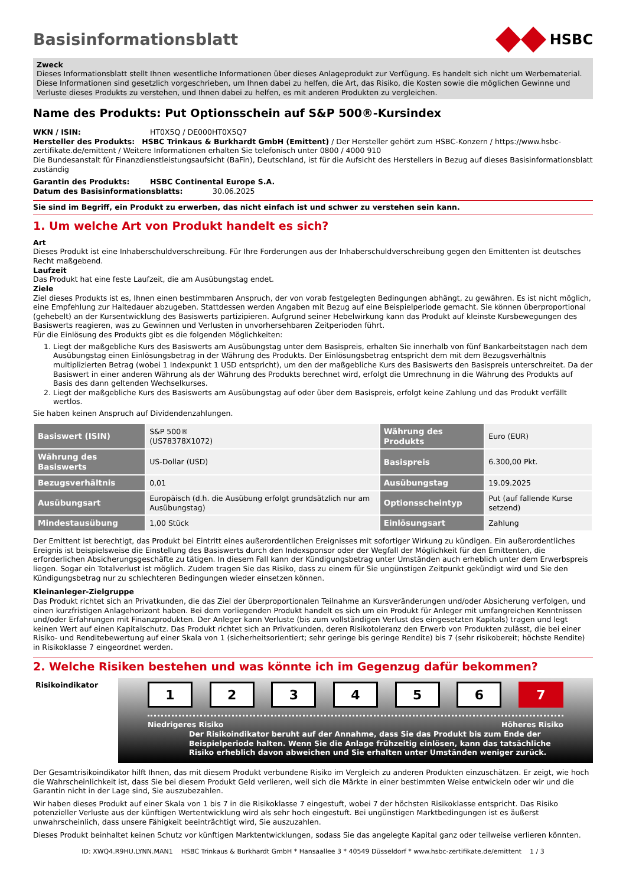Basisinformationsblatt
HSBC
Zweck
Dieses Informationsblatt stellt Ihnen wesentliche Informationen über dieses Anlageprodukt zur Verfügung. Es handelt sich nicht um Werbematerial. Diese Informationen sind gesetzlich vorgeschrieben, um Ihnen dabei zu helfen, die Art, das Risiko, die Kosten sowie die möglichen Gewinne und Verluste dieses Produkts zu verstehen, und Ihnen dabei zu helfen, es mit anderen Produkten zu vergleichen.
Name des Produkts: Put Optionsschein auf S&P 500®-Kursindex
WKN / ISIN: HT0X5Q / DE000HT0X5Q7
Hersteller des Produkts: HSBC Trinkaus & Burkhardt GmbH (Emittent) / Der Hersteller gehört zum HSBC-Konzern / https://www.hsbc-zertifikate.de/emittent / Weitere Informationen erhalten Sie telefonisch unter 0800 / 4000 910
Die Bundesanstalt für Finanzdienstleistungsaufsicht (BaFin), Deutschland, ist für die Aufsicht des Herstellers in Bezug auf dieses Basisinformationsblatt zuständig
Garantin des Produkts: HSBC Continental Europe S.A.
Datum des Basisinformationsblatts: 30.06.2025
Sie sind im Begriff, ein Produkt zu erwerben, das nicht einfach ist und schwer zu verstehen sein kann.
1. Um welche Art von Produkt handelt es sich?
Art
Dieses Produkt ist eine Inhaberschuldverschreibung. Für Ihre Forderungen aus der Inhaberschuldverschreibung gegen den Emittenten ist deutsches Recht maßgebend.
Laufzeit
Das Produkt hat eine feste Laufzeit, die am Ausübungstag endet.
Ziele
Ziel dieses Produkts ist es, Ihnen einen bestimmbaren Anspruch, der von vorab festgelegten Bedingungen abhängt, zu gewähren. Es ist nicht möglich, eine Empfehlung zur Haltedauer abzugeben. Stattdessen werden Angaben mit Bezug auf eine Beispielperiode gemacht. Sie können überproportional (gehebelt) an der Kursentwicklung des Basiswerts partizipieren. Aufgrund seiner Hebelwirkung kann das Produkt auf kleinste Kursbewegungen des Basiswerts reagieren, was zu Gewinnen und Verlusten in unvorhersehbaren Zeitperioden führt.
Für die Einlösung des Produkts gibt es die folgenden Möglichkeiten:
1. Liegt der maßgebliche Kurs des Basiswerts am Ausübungstag unter dem Basispreis, erhalten Sie innerhalb von fünf Bankarbeitstagen nach dem Ausübungstag einen Einlösungsbetrag in der Währung des Produkts. Der Einlösungsbetrag entspricht dem mit dem Bezugsverhältnis multiplizierten Betrag (wobei 1 Indexpunkt 1 USD entspricht), um den der maßgebliche Kurs des Basiswerts den Basispreis unterschreitet. Da der Basiswert in einer anderen Währung als der Währung des Produkts berechnet wird, erfolgt die Umrechnung in die Währung des Produkts auf Basis des dann geltenden Wechselkurses.
2. Liegt der maßgebliche Kurs des Basiswerts am Ausübungstag auf oder über dem Basispreis, erfolgt keine Zahlung und das Produkt verfällt wertlos.
Sie haben keinen Anspruch auf Dividendenzahlungen.
| Basiswert (ISIN) | S&P 500® (US78378X1072) | Währung des Produkts | Euro (EUR) |
| Währung des Basiswerts | US-Dollar (USD) | Basispreis | 6.300,00 Pkt. |
| Bezugsverhältnis | 0,01 | Ausübungstag | 19.09.2025 |
| Ausübungsart | Europäisch (d.h. die Ausübung erfolgt grundsätzlich nur am Ausübungstag) | Optionsscheintyp | Put (auf fallende Kurse setzend) |
| Mindestausübung | 1,00 Stück | Einlösungsart | Zahlung |
Der Emittent ist berechtigt, das Produkt bei Eintritt eines außerordentlichen Ereignisses mit sofortiger Wirkung zu kündigen. Ein außerordentliches Ereignis ist beispielsweise die Einstellung des Basiswerts durch den Indexsponsor oder der Wegfall der Möglichkeit für den Emittenten, die erforderlichen Absicherungsgeschäfte zu tätigen. In diesem Fall kann der Kündigungsbetrag unter Umständen auch erheblich unter dem Erwerbspreis liegen. Sogar ein Totalverlust ist möglich. Zudem tragen Sie das Risiko, dass zu einem für Sie ungünstigen Zeitpunkt gekündigt wird und Sie den Kündigungsbetrag nur zu schlechteren Bedingungen wieder einsetzen können.
Kleinanleger-Zielgruppe
Das Produkt richtet sich an Privatkunden, die das Ziel der überproportionalen Teilnahme an Kursveränderungen und/oder Absicherung verfolgen, und einen kurzfristigen Anlagehorizont haben. Bei dem vorliegenden Produkt handelt es sich um ein Produkt für Anleger mit umfangreichen Kenntnissen und/oder Erfahrungen mit Finanzprodukten. Der Anleger kann Verluste (bis zum vollständigen Verlust des eingesetzten Kapitals) tragen und legt keinen Wert auf einen Kapitalschutz. Das Produkt richtet sich an Privatkunden, deren Risikotoleranz den Erwerb von Produkten zulässt, die bei einer Risiko- und Renditebewertung auf einer Skala von 1 (sicherheitsorientiert; sehr geringe bis geringe Rendite) bis 7 (sehr risikobereit; höchste Rendite) in Risikoklasse 7 eingeordnet werden.
2. Welche Risiken bestehen und was könnte ich im Gegenzug dafür bekommen?
Risikoindikator
1 2 3 4 5 6 7
Niedrigeres Risiko Höheres Risiko
Der Risikoindikator beruht auf der Annahme, dass Sie das Produkt bis zum Ende der Beispielperiode halten. Wenn Sie die Anlage frühzeitig einlösen, kann das tatsächliche Risiko erheblich davon abweichen und Sie erhalten unter Umständen weniger zurück.
Der Gesamtrisikoindikator hilft Ihnen, das mit diesem Produkt verbundene Risiko im Vergleich zu anderen Produkten einzuschätzen. Er zeigt, wie hoch die Wahrscheinlichkeit ist, dass Sie bei diesem Produkt Geld verlieren, weil sich die Märkte in einer bestimmten Weise entwickeln oder wir und die Garantin nicht in der Lage sind, Sie auszubezahlen.
Wir haben dieses Produkt auf einer Skala von 1 bis 7 in die Risikoklasse 7 eingestuft, wobei 7 der höchsten Risikoklasse entspricht. Das Risiko potenzieller Verluste aus der künftigen Wertentwicklung wird als sehr hoch eingestuft. Bei ungünstigen Marktbedingungen ist es äußerst unwahrscheinlich, dass unsere Fähigkeit beeinträchtigt wird, Sie auszuzahlen.
Dieses Produkt beinhaltet keinen Schutz vor künftigen Marktentwicklungen, sodass Sie das angelegte Kapital ganz oder teilweise verlieren könnten.
ID: XWQ4.R9HU.LYNN.MAN1 HSBC Trinkaus & Burkhardt GmbH * Hansaallee 3 * 40549 Düsseldorf * www.hsbc-zertifikate.de/emittent 1 / 3